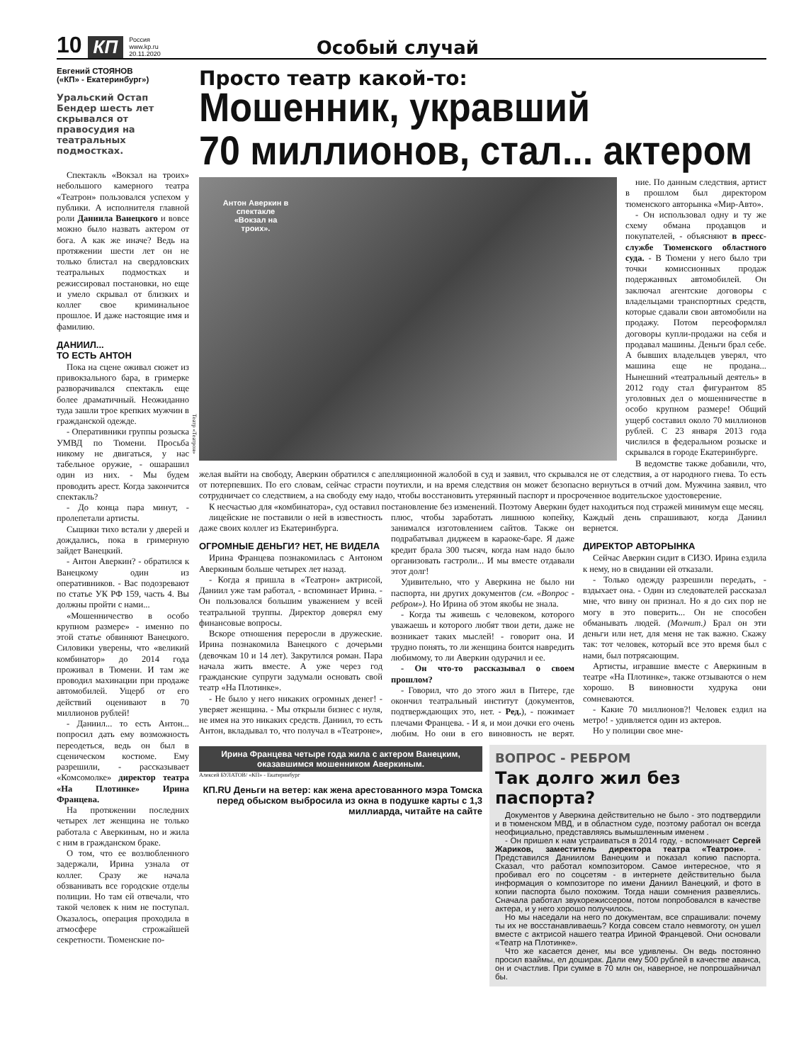10 КП Россия
www.kp.ru
20.11.2020 Особый случай
Евгений СТОЯНОВ
(«КП» - Екатеринбург»)
Уральский Остап Бендер шесть лет скрывался от правосудия на театральных подмостках.
Спектакль «Вокзал на троих» небольшого камерного театра «Театрон» пользовался успехом у публики. А исполнителя главной роли Даниила Ванецкого и вовсе можно было назвать актером от бога. А как же иначе? Ведь на протяжении шести лет он не только блистал на свердловских театральных подмостках и режиссировал постановки, но еще и умело скрывал от близких и коллег свое криминальное прошлое. И даже настоящие имя и фамилию.
ДАНИИЛ...
ТО ЕСТЬ АНТОН
Пока на сцене оживал сюжет из привокзального бара, в гримерке разворачивался спектакль еще более драматичный. Неожиданно туда зашли трое крепких мужчин в гражданской одежде.
- Оперативники группы розыска УМВД по Тюмени. Просьба никому не двигаться, у нас табельное оружие, - ошарашил один из них. - Мы будем проводить арест. Когда закончится спектакль?
- До конца пара минут, - пролепетали артисты.
Сыщики тихо встали у дверей и дождались, пока в гримерную зайдет Ванецкий.
- Антон Аверкин? - обратился к Ванецкому один из оперативников. - Вас подозревают по статье УК РФ 159, часть 4. Вы должны пройти с нами...
«Мошенничество в особо крупном размере» - именно по этой статье обвиняют Ванецкого. Силовики уверены, что «великий комбинатор» до 2014 года проживал в Тюмени. И там же проводил махинации при продаже автомобилей. Ущерб от его действий оценивают в 70 миллионов рублей!
- Даниил... то есть Антон... попросил дать ему возможность переодеться, ведь он был в сценическом костюме. Ему разрешили, - рассказывает «Комсомолке» директор театра «На Плотинке» Ирина Францева.
На протяжении последних четырех лет женщина не только работала с Аверкиным, но и жила с ним в гражданском браке.
О том, что ее возлюбленного задержали, Ирина узнала от коллег. Сразу же начала обзванивать все городские отделы полиции. Но там ей отвечали, что такой человек к ним не поступал. Оказалось, операция проходила в атмосфере строжайшей секретности. Тюменские по-
Просто театр какой-то:
Мошенник, укравший
70 миллионов, стал... актером
Антон Аверкин в спектакле «Вокзал на троих».
Театр «Театрон»
ние. По данным следствия, артист в прошлом был директором тюменского авторынка «Мир-Авто».
- Он использовал одну и ту же схему обмана продавцов и покупателей, - объясняют в пресс-службе Тюменского областного суда. - В Тюмени у него было три точки комиссионных продаж подержанных автомобилей. Он заключал агентские договоры с владельцами транспортных средств, которые сдавали свои автомобили на продажу. Потом переоформлял договоры купли-продажи на себя и продавал машины. Деньги брал себе. А бывших владельцев уверял, что машина еще не продана... Нынешний «театральный деятель» в 2012 году стал фигурантом 85 уголовных дел о мошенничестве в особо крупном размере! Общий ущерб составил около 70 миллионов рублей. С 23 января 2013 года числился в федеральном розыске и скрывался в городе Екатеринбурге.
В ведомстве также добавили, что, желая выйти на свободу, Аверкин обратился с апелляционной жалобой в суд и заявил, что скрывался не от следствия, а от народного гнева. То есть от потерпевших. По его словам, сейчас страсти поутихли, и на время следствия он может безопасно вернуться в отчий дом. Мужчина заявил, что сотрудничает со следствием, а на свободу ему надо, чтобы восстановить утерянный паспорт и просроченное водительское удостоверение.
К несчастью для «комбинатора», суд оставил постановление без изменений. Поэтому Аверкин будет находиться под стражей минимум еще месяц.
лицейские не поставили о ней в известность даже своих коллег из Екатеринбурга.
ОГРОМНЫЕ ДЕНЬГИ? НЕТ, НЕ ВИДЕЛА
Ирина Францева познакомилась с Антоном Аверкиным больше четырех лет назад.
- Когда я пришла в «Театрон» актрисой, Даниил уже там работал, - вспоминает Ирина. - Он пользовался большим уважением у всей театральной труппы. Директор доверял ему финансовые вопросы.
Вскоре отношения переросли в дружеские. Ирина познакомила Ванецкого с дочерьми (девочкам 10 и 14 лет). Закрутился роман. Пара начала жить вместе. А уже через год гражданские супруги задумали основать свой театр «На Плотинке».
- Не было у него никаких огромных денег! - уверяет женщина. - Мы открыли бизнес с нуля, не имея на это никаких средств. Даниил, то есть Антон, вкладывал то, что получал в «Театроне», плюс, чтобы заработать лишнюю копейку, занимался изготовлением сайтов. Также он подрабатывал диджеем в караоке-баре. Я даже кредит брала 300 тысяч, когда нам надо было организовать гастроли... И мы вместе отдавали этот долг!
Удивительно, что у Аверкина не было ни паспорта, ни других документов (см. «Вопрос - ребром»). Но Ирина об этом якобы не знала.
- Когда ты живешь с человеком, которого уважаешь и которого любят твои дети, даже не возникает таких мыслей! - говорит она. И трудно понять, то ли женщина боится навредить любимому, то ли Аверкин одурачил и ее.
- Он что-то рассказывал о своем прошлом?
- Говорил, что до этого жил в Питере, где окончил театральный институт (документов, подтверждающих это, нет. - Ред.), - пожимает плечами Францева. - И я, и мои дочки его очень любим. Но они в его виновность не верят. Каждый день спрашивают, когда Даниил вернется.
ДИРЕКТОР АВТОРЫНКА
Сейчас Аверкин сидит в СИЗО. Ирина ездила к нему, но в свидании ей отказали.
- Только одежду разрешили передать, - вздыхает она. - Один из следователей рассказал мне, что вину он признал. Но я до сих пор не могу в это поверить... Он не способен обманывать людей. (Молчит.) Брал он эти деньги или нет, для меня не так важно. Скажу так: тот человек, который все это время был с нами, был потрясающим.
Артисты, игравшие вместе с Аверкиным в театре «На Плотинке», также отзываются о нем хорошо. В виновности худрука они сомневаются.
- Какие 70 миллионов?! Человек ездил на метро! - удивляется один из актеров.
Но у полиции свое мне-
Ирина Францева четыре года жила с актером Ванецким, оказавшимся мошенником Аверкиным.
Алексей БУЛАТОВ/ «КП» - Екатеринбург
КП.RU Деньги на ветер: как жена арестованного мэра Томска перед обыском выбросила из окна в подушке карты с 1,3 миллиарда, читайте на сайте
ВОПРОС - РЕБРОМ
Так долго жил без паспорта?
Документов у Аверкина действительно не было - это подтвердили и в тюменском МВД, и в областном суде, поэтому работал он всегда неофициально, представляясь вымышленным именем .
- Он пришел к нам устраиваться в 2014 году, - вспоминает Сергей Жариков, заместитель директора театра «Театрон». - Представился Даниилом Ванецким и показал копию паспорта. Сказал, что работал композитором. Самое интересное, что я пробивал его по соцсетям - в интернете действительно была информация о композиторе по имени Даниил Ванецкий, и фото в копии паспорта было похожим. Тогда наши сомнения развеялись. Сначала работал звукорежиссером, потом попробовался в качестве актера, и у него хорошо получилось.
Но мы наседали на него по документам, все спрашивали: почему ты их не восстанавливаешь? Когда совсем стало невмоготу, он ушел вместе с актрисой нашего театра Ириной Францевой. Они основали «Театр на Плотинке».
Что же касается денег, мы все удивлены. Он ведь постоянно просил взаймы, ел доширак. Дали ему 500 рублей в качестве аванса, он и счастлив. При сумме в 70 млн он, наверное, не попрошайничал бы.